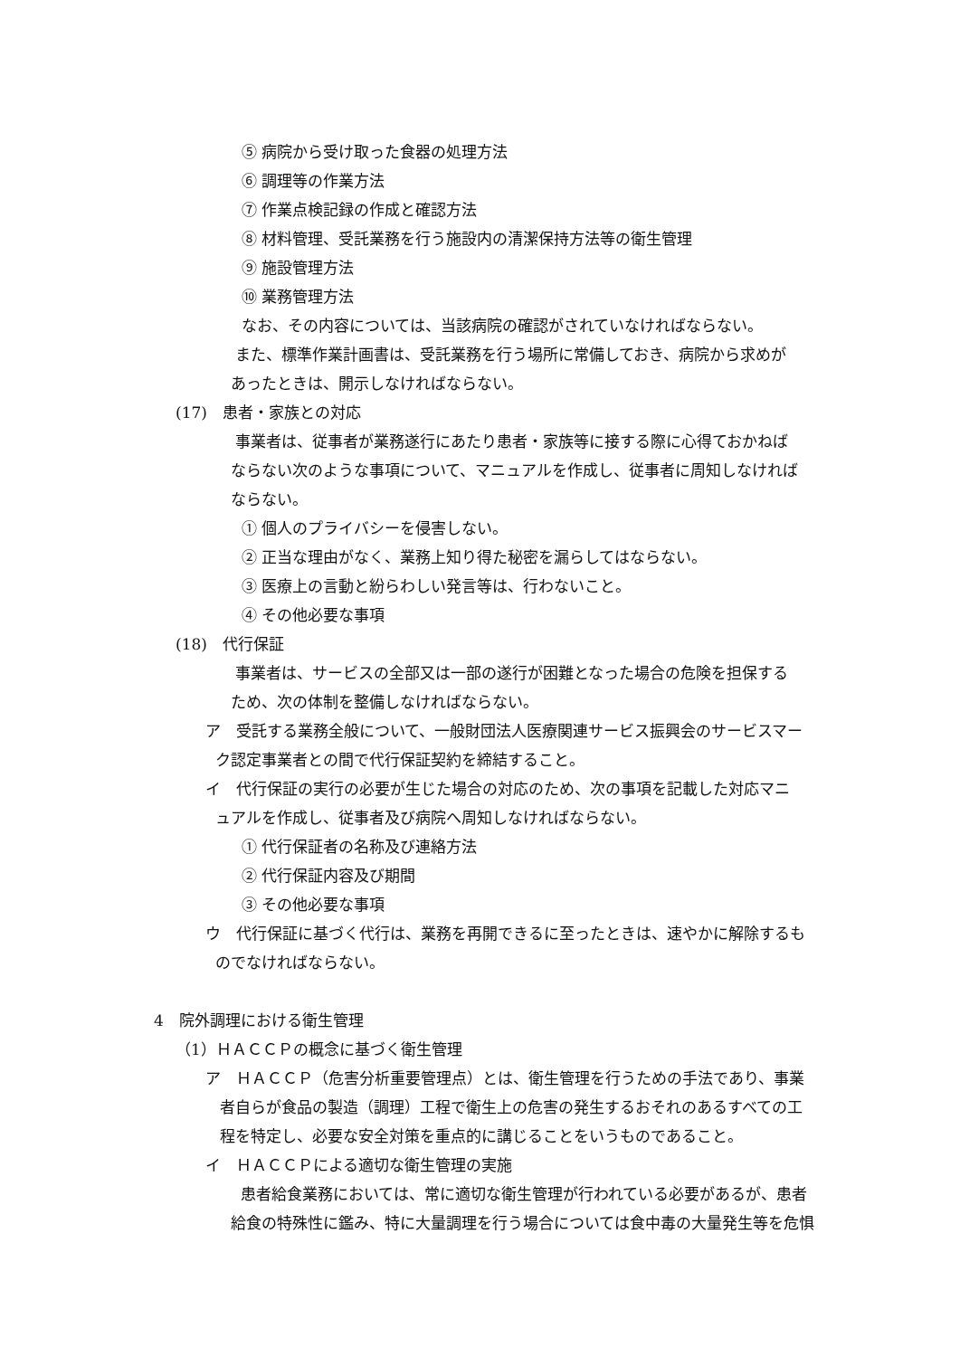⑤ 病院から受け取った食器の処理方法
⑥ 調理等の作業方法
⑦ 作業点検記録の作成と確認方法
⑧ 材料管理、受託業務を行う施設内の清潔保持方法等の衛生管理
⑨ 施設管理方法
⑩ 業務管理方法
なお、その内容については、当該病院の確認がされていなければならない。
また、標準作業計画書は、受託業務を行う場所に常備しておき、病院から求めが
あったときは、開示しなければならない。
(17)　患者・家族との対応
事業者は、従事者が業務遂行にあたり患者・家族等に接する際に心得ておかねば
ならない次のような事項について、マニュアルを作成し、従事者に周知しなければ
ならない。
① 個人のプライバシーを侵害しない。
② 正当な理由がなく、業務上知り得た秘密を漏らしてはならない。
③ 医療上の言動と紛らわしい発言等は、行わないこと。
④ その他必要な事項
(18)　代行保証
事業者は、サービスの全部又は一部の遂行が困難となった場合の危険を担保する
ため、次の体制を整備しなければならない。
ア　受託する業務全般について、一般財団法人医療関連サービス振興会のサービスマー
ク認定事業者との間で代行保証契約を締結すること。
イ　代行保証の実行の必要が生じた場合の対応のため、次の事項を記載した対応マニ
ュアルを作成し、従事者及び病院へ周知しなければならない。
① 代行保証者の名称及び連絡方法
② 代行保証内容及び期間
③ その他必要な事項
ウ　代行保証に基づく代行は、業務を再開できるに至ったときは、速やかに解除するも
のでなければならない。
4　院外調理における衛生管理
（1）ＨＡＣＣＰの概念に基づく衛生管理
ア　ＨＡＣＣＰ（危害分析重要管理点）とは、衛生管理を行うための手法であり、事業
者自らが食品の製造（調理）工程で衛生上の危害の発生するおそれのあるすべての工
程を特定し、必要な安全対策を重点的に講じることをいうものであること。
イ　ＨＡＣＣＰによる適切な衛生管理の実施
患者給食業務においては、常に適切な衛生管理が行われている必要があるが、患者
給食の特殊性に鑑み、特に大量調理を行う場合については食中毒の大量発生等を危惧